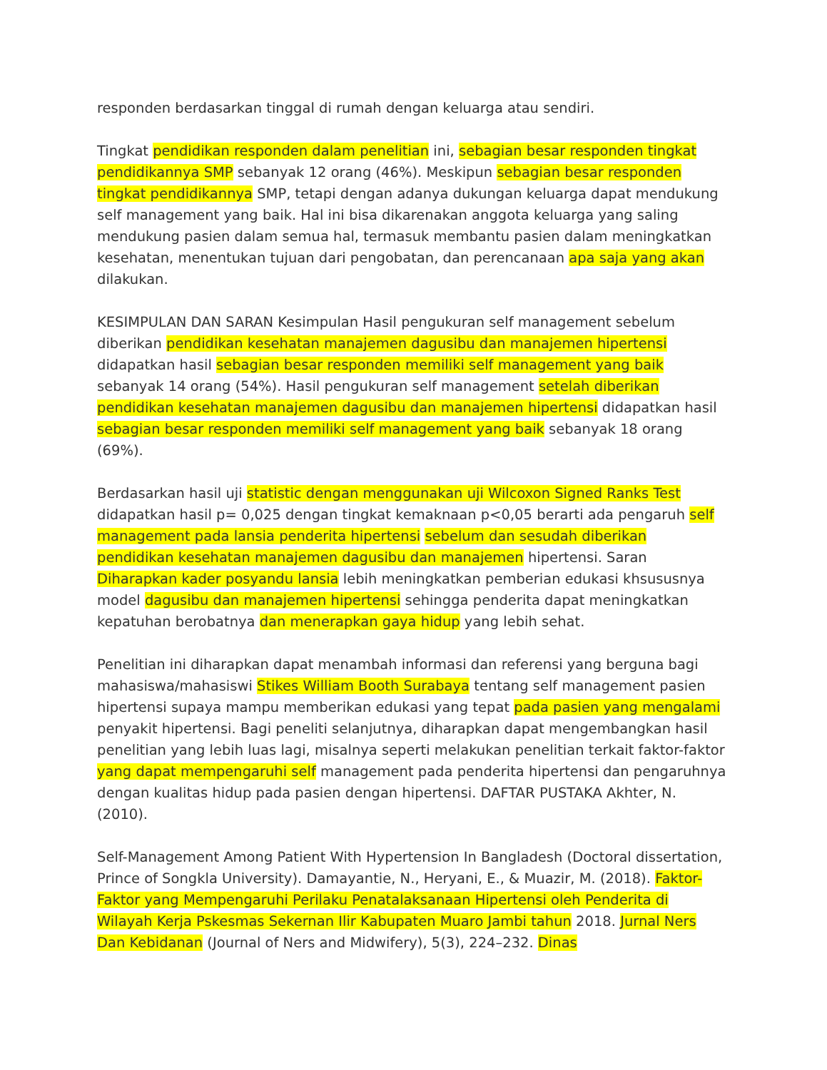responden berdasarkan tinggal di rumah dengan keluarga atau sendiri.
Tingkat pendidikan responden dalam penelitian ini, sebagian besar responden tingkat pendidikannya SMP sebanyak 12 orang (46%). Meskipun sebagian besar responden tingkat pendidikannya SMP, tetapi dengan adanya dukungan keluarga dapat mendukung self management yang baik. Hal ini bisa dikarenakan anggota keluarga yang saling mendukung pasien dalam semua hal, termasuk membantu pasien dalam meningkatkan kesehatan, menentukan tujuan dari pengobatan, dan perencanaan apa saja yang akan dilakukan.
KESIMPULAN DAN SARAN Kesimpulan Hasil pengukuran self management sebelum diberikan pendidikan kesehatan manajemen dagusibu dan manajemen hipertensi didapatkan hasil sebagian besar responden memiliki self management yang baik sebanyak 14 orang (54%). Hasil pengukuran self management setelah diberikan pendidikan kesehatan manajemen dagusibu dan manajemen hipertensi didapatkan hasil sebagian besar responden memiliki self management yang baik sebanyak 18 orang (69%).
Berdasarkan hasil uji statistic dengan menggunakan uji Wilcoxon Signed Ranks Test didapatkan hasil p= 0,025 dengan tingkat kemaknaan p<0,05 berarti ada pengaruh self management pada lansia penderita hipertensi sebelum dan sesudah diberikan pendidikan kesehatan manajemen dagusibu dan manajemen hipertensi. Saran Diharapkan kader posyandu lansia lebih meningkatkan pemberian edukasi khsususnya model dagusibu dan manajemen hipertensi sehingga penderita dapat meningkatkan kepatuhan berobatnya dan menerapkan gaya hidup yang lebih sehat.
Penelitian ini diharapkan dapat menambah informasi dan referensi yang berguna bagi mahasiswa/mahasiswi Stikes William Booth Surabaya tentang self management pasien hipertensi supaya mampu memberikan edukasi yang tepat pada pasien yang mengalami penyakit hipertensi. Bagi peneliti selanjutnya, diharapkan dapat mengembangkan hasil penelitian yang lebih luas lagi, misalnya seperti melakukan penelitian terkait faktor-faktor yang dapat mempengaruhi self management pada penderita hipertensi dan pengaruhnya dengan kualitas hidup pada pasien dengan hipertensi. DAFTAR PUSTAKA Akhter, N. (2010).
Self-Management Among Patient With Hypertension In Bangladesh (Doctoral dissertation, Prince of Songkla University). Damayantie, N., Heryani, E., & Muazir, M. (2018). Faktor-Faktor yang Mempengaruhi Perilaku Penatalaksanaan Hipertensi oleh Penderita di Wilayah Kerja Pskesmas Sekernan Ilir Kabupaten Muaro Jambi tahun 2018. Jurnal Ners Dan Kebidanan (Journal of Ners and Midwifery), 5(3), 224–232. Dinas